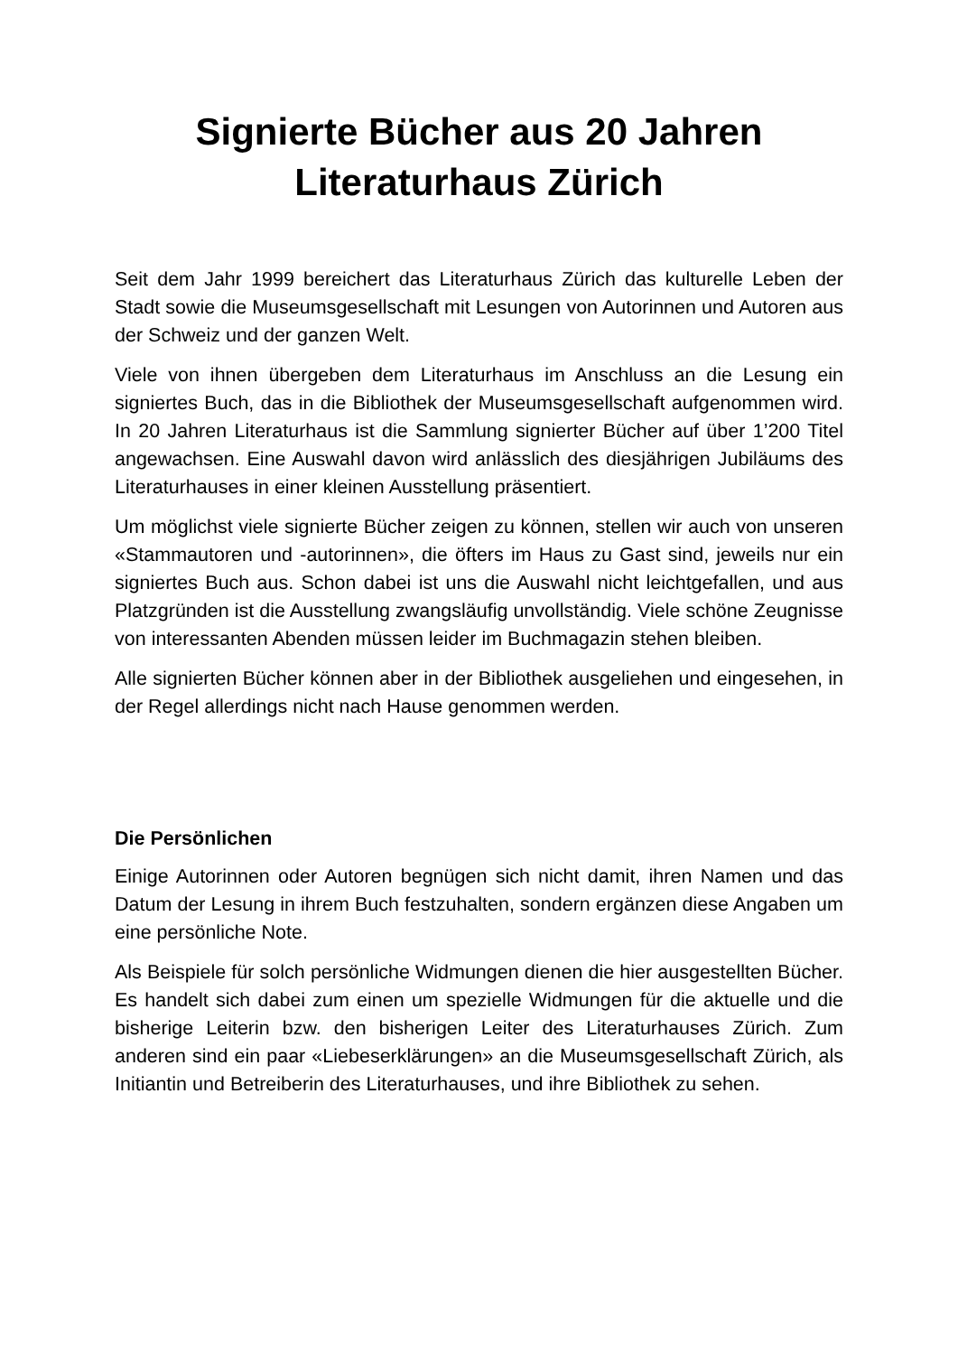Signierte Bücher aus 20 Jahren
Literaturhaus Zürich
Seit dem Jahr 1999 bereichert das Literaturhaus Zürich das kulturelle Leben der Stadt sowie die Museumsgesellschaft mit Lesungen von Autorinnen und Autoren aus der Schweiz und der ganzen Welt.
Viele von ihnen übergeben dem Literaturhaus im Anschluss an die Lesung ein signiertes Buch, das in die Bibliothek der Museumsgesellschaft aufgenommen wird. In 20 Jahren Literaturhaus ist die Sammlung signierter Bücher auf über 1’200 Titel angewachsen. Eine Auswahl davon wird anlässlich des diesjährigen Jubiläums des Literaturhauses in einer kleinen Ausstellung präsentiert.
Um möglichst viele signierte Bücher zeigen zu können, stellen wir auch von unseren «Stammautoren und -autorinnen», die öfters im Haus zu Gast sind, jeweils nur ein signiertes Buch aus. Schon dabei ist uns die Auswahl nicht leichtgefallen, und aus Platzgründen ist die Ausstellung zwangsläufig unvollständig. Viele schöne Zeugnisse von interessanten Abenden müssen leider im Buchmagazin stehen bleiben.
Alle signierten Bücher können aber in der Bibliothek ausgeliehen und eingesehen, in der Regel allerdings nicht nach Hause genommen werden.
Die Persönlichen
Einige Autorinnen oder Autoren begnügen sich nicht damit, ihren Namen und das Datum der Lesung in ihrem Buch festzuhalten, sondern ergänzen diese Angaben um eine persönliche Note.
Als Beispiele für solch persönliche Widmungen dienen die hier ausgestellten Bücher. Es handelt sich dabei zum einen um spezielle Widmungen für die aktuelle und die bisherige Leiterin bzw. den bisherigen Leiter des Literaturhauses Zürich. Zum anderen sind ein paar «Liebeserklärungen» an die Museumsgesellschaft Zürich, als Initiantin und Betreiberin des Literaturhauses, und ihre Bibliothek zu sehen.